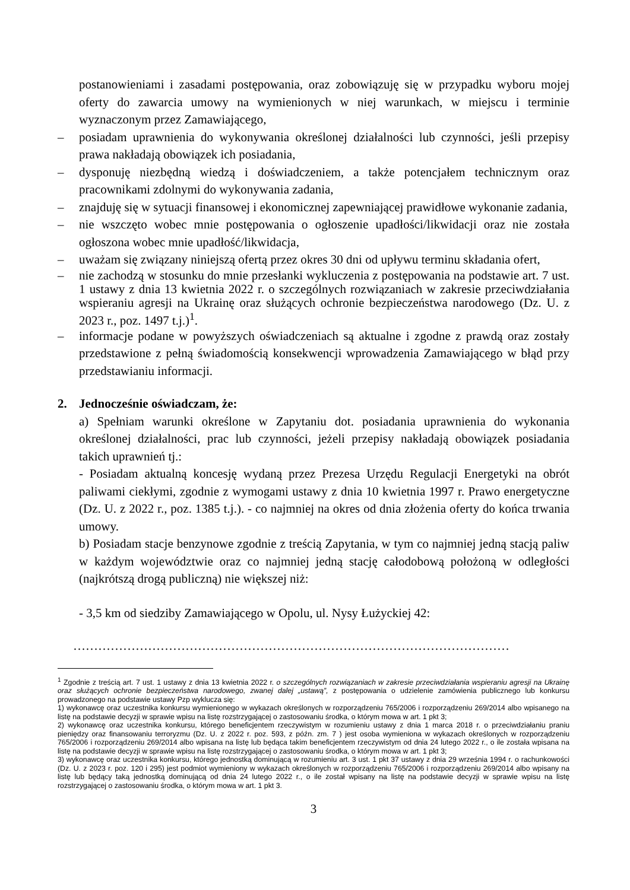postanowieniami i zasadami postępowania, oraz zobowiązuję się w przypadku wyboru mojej oferty do zawarcia umowy na wymienionych w niej warunkach, w miejscu i terminie wyznaczonym przez Zamawiającego,
– posiadam uprawnienia do wykonywania określonej działalności lub czynności, jeśli przepisy prawa nakładają obowiązek ich posiadania,
– dysponuję niezbędną wiedzą i doświadczeniem, a także potencjałem technicznym oraz pracownikami zdolnymi do wykonywania zadania,
– znajduję się w sytuacji finansowej i ekonomicznej zapewniającej prawidłowe wykonanie zadania,
– nie wszczęto wobec mnie postępowania o ogłoszenie upadłości/likwidacji oraz nie została ogłoszona wobec mnie upadłość/likwidacja,
– uważam się związany niniejszą ofertą przez okres 30 dni od upływu terminu składania ofert,
– nie zachodzą w stosunku do mnie przesłanki wykluczenia z postępowania na podstawie art. 7 ust. 1 ustawy z dnia 13 kwietnia 2022 r. o szczególnych rozwiązaniach w zakresie przeciwdziałania wspieraniu agresji na Ukrainę oraz służących ochronie bezpieczeństwa narodowego (Dz. U. z 2023 r., poz. 1497 t.j.)<sup>1</sup>.
– informacje podane w powyższych oświadczeniach są aktualne i zgodne z prawdą oraz zostały przedstawione z pełną świadomością konsekwencji wprowadzenia Zamawiającego w błąd przy przedstawianiu informacji.
2. Jednocześnie oświadczam, że:
a) Spełniam warunki określone w Zapytaniu dot. posiadania uprawnienia do wykonania określonej działalności, prac lub czynności, jeżeli przepisy nakładają obowiązek posiadania takich uprawnień tj.:
- Posiadam aktualną koncesję wydaną przez Prezesa Urzędu Regulacji Energetyki na obrót paliwami ciekłymi, zgodnie z wymogami ustawy z dnia 10 kwietnia 1997 r. Prawo energetyczne (Dz. U. z 2022 r., poz. 1385 t.j.). - co najmniej na okres od dnia złożenia oferty do końca trwania umowy.
b) Posiadam stacje benzynowe zgodnie z treścią Zapytania, w tym co najmniej jedną stacją paliw w każdym województwie oraz co najmniej jedną stację całodobową położoną w odległości (najkrótszą drogą publiczną) nie większej niż:
- 3,5 km od siedziby Zamawiającego w Opolu, ul. Nysy Łużyckiej 42:
……………………………………………………………………………………………
<sup>1</sup> Zgodnie z treścią art. 7 ust. 1 ustawy z dnia 13 kwietnia 2022 r. o szczególnych rozwiązaniach w zakresie przeciwdziałania wspieraniu agresji na Ukrainę oraz służących ochronie bezpieczeństwa narodowego, zwanej dalej „ustawą”, z postępowania o udzielenie zamówienia publicznego lub konkursu prowadzonego na podstawie ustawy Pzp wyklucza się:
1) wykonawcę oraz uczestnika konkursu wymienionego w wykazach określonych w rozporządzeniu 765/2006 i rozporządzeniu 269/2014 albo wpisanego na listę na podstawie decyzji w sprawie wpisu na listę rozstrzygającej o zastosowaniu środka, o którym mowa w art. 1 pkt 3;
2) wykonawcę oraz uczestnika konkursu, którego beneficjentem rzeczywistym w rozumieniu ustawy z dnia 1 marca 2018 r. o przeciwdziałaniu praniu pieniędzy oraz finansowaniu terroryzmu (Dz. U. z 2022 r. poz. 593, z późn. zm. 7 ) jest osoba wymieniona w wykazach określonych w rozporządzeniu 765/2006 i rozporządzeniu 269/2014 albo wpisana na listę lub będąca takim beneficjentem rzeczywistym od dnia 24 lutego 2022 r., o ile została wpisana na listę na podstawie decyzji w sprawie wpisu na listę rozstrzygającej o zastosowaniu środka, o którym mowa w art. 1 pkt 3;
3) wykonawcę oraz uczestnika konkursu, którego jednostką dominującą w rozumieniu art. 3 ust. 1 pkt 37 ustawy z dnia 29 września 1994 r. o rachunkowości (Dz. U. z 2023 r. poz. 120 i 295) jest podmiot wymieniony w wykazach określonych w rozporządzeniu 765/2006 i rozporządzeniu 269/2014 albo wpisany na listę lub będący taką jednostką dominującą od dnia 24 lutego 2022 r., o ile został wpisany na listę na podstawie decyzji w sprawie wpisu na listę rozstrzygającej o zastosowaniu środka, o którym mowa w art. 1 pkt 3.
3